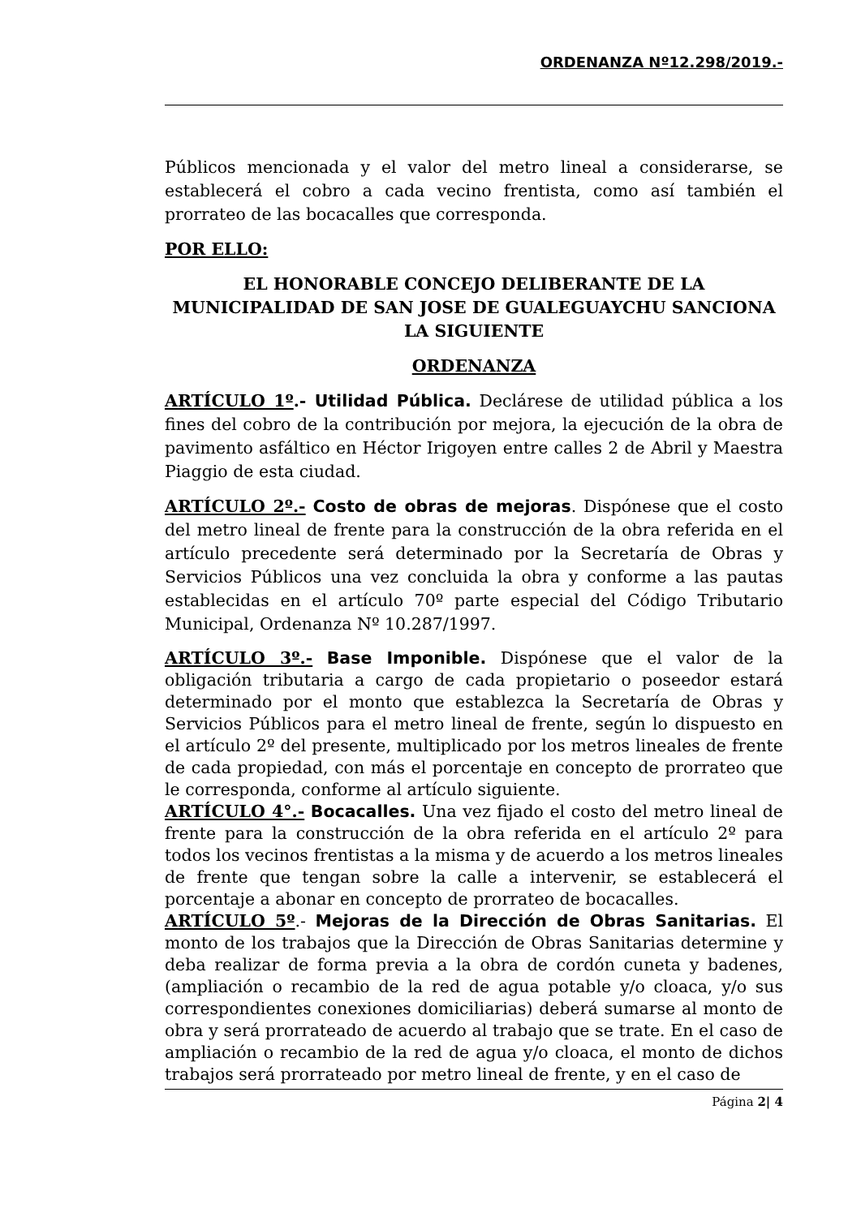ORDENANZA Nº12.298/2019.-
Públicos mencionada y el valor del metro lineal a considerarse, se establecerá el cobro a cada vecino frentista, como así también el prorrateo de las bocacalles que corresponda.
POR ELLO:
EL HONORABLE CONCEJO DELIBERANTE DE LA MUNICIPALIDAD DE SAN JOSE DE GUALEGUAYCHU SANCIONA LA SIGUIENTE
ORDENANZA
ARTÍCULO 1º.- Utilidad Pública. Declárese de utilidad pública a los fines del cobro de la contribución por mejora, la ejecución de la obra de pavimento asfáltico en Héctor Irigoyen entre calles 2 de Abril y Maestra Piaggio de esta ciudad.
ARTÍCULO 2º.- Costo de obras de mejoras. Dispónese que el costo del metro lineal de frente para la construcción de la obra referida en el artículo precedente será determinado por la Secretaría de Obras y Servicios Públicos una vez concluida la obra y conforme a las pautas establecidas en el artículo 70º parte especial del Código Tributario Municipal, Ordenanza Nº 10.287/1997.
ARTÍCULO 3º.- Base Imponible. Dispónese que el valor de la obligación tributaria a cargo de cada propietario o poseedor estará determinado por el monto que establezca la Secretaría de Obras y Servicios Públicos para el metro lineal de frente, según lo dispuesto en el artículo 2º del presente, multiplicado por los metros lineales de frente de cada propiedad, con más el porcentaje en concepto de prorrateo que le corresponda, conforme al artículo siguiente.
ARTÍCULO 4°.- Bocacalles. Una vez fijado el costo del metro lineal de frente para la construcción de la obra referida en el artículo 2º para todos los vecinos frentistas a la misma y de acuerdo a los metros lineales de frente que tengan sobre la calle a intervenir, se establecerá el porcentaje a abonar en concepto de prorrateo de bocacalles.
ARTÍCULO 5º.- Mejoras de la Dirección de Obras Sanitarias. El monto de los trabajos que la Dirección de Obras Sanitarias determine y deba realizar de forma previa a la obra de cordón cuneta y badenes, (ampliación o recambio de la red de agua potable y/o cloaca, y/o sus correspondientes conexiones domiciliarias) deberá sumarse al monto de obra y será prorrateado de acuerdo al trabajo que se trate. En el caso de ampliación o recambio de la red de agua y/o cloaca, el monto de dichos trabajos será prorrateado por metro lineal de frente, y en el caso de
Página 2| 4